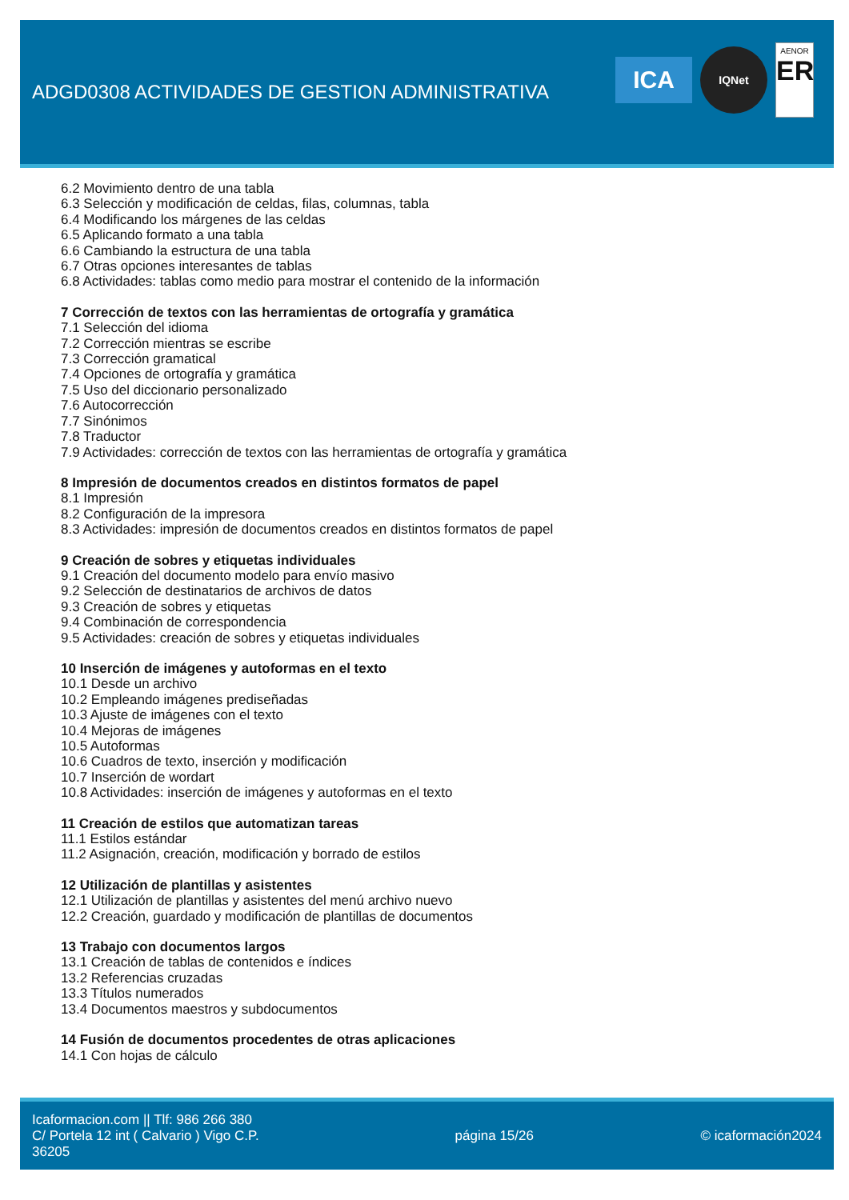ADGD0308 ACTIVIDADES DE GESTION ADMINISTRATIVA
ICA
IQNet
AENOR
ER
6.2 Movimiento dentro de una tabla
6.3 Selección y modificación de celdas, filas, columnas, tabla
6.4 Modificando los márgenes de las celdas
6.5 Aplicando formato a una tabla
6.6 Cambiando la estructura de una tabla
6.7 Otras opciones interesantes de tablas
6.8 Actividades: tablas como medio para mostrar el contenido de la información
7 Corrección de textos con las herramientas de ortografía y gramática
7.1 Selección del idioma
7.2 Corrección mientras se escribe
7.3 Corrección gramatical
7.4 Opciones de ortografía y gramática
7.5 Uso del diccionario personalizado
7.6 Autocorrección
7.7 Sinónimos
7.8 Traductor
7.9 Actividades: corrección de textos con las herramientas de ortografía y gramática
8 Impresión de documentos creados en distintos formatos de papel
8.1 Impresión
8.2 Configuración de la impresora
8.3 Actividades: impresión de documentos creados en distintos formatos de papel
9 Creación de sobres y etiquetas individuales
9.1 Creación del documento modelo para envío masivo
9.2 Selección de destinatarios de archivos de datos
9.3 Creación de sobres y etiquetas
9.4 Combinación de correspondencia
9.5 Actividades: creación de sobres y etiquetas individuales
10 Inserción de imágenes y autoformas en el texto
10.1 Desde un archivo
10.2 Empleando imágenes prediseñadas
10.3 Ajuste de imágenes con el texto
10.4 Mejoras de imágenes
10.5 Autoformas
10.6 Cuadros de texto, inserción y modificación
10.7 Inserción de wordart
10.8 Actividades: inserción de imágenes y autoformas en el texto
11 Creación de estilos que automatizan tareas
11.1 Estilos estándar
11.2 Asignación, creación, modificación y borrado de estilos
12 Utilización de plantillas y asistentes
12.1 Utilización de plantillas y asistentes del menú archivo nuevo
12.2 Creación, guardado y modificación de plantillas de documentos
13 Trabajo con documentos largos
13.1 Creación de tablas de contenidos e índices
13.2 Referencias cruzadas
13.3 Títulos numerados
13.4 Documentos maestros y subdocumentos
14 Fusión de documentos procedentes de otras aplicaciones
14.1 Con hojas de cálculo
Icaformacion.com || Tlf: 986 266 380
C/ Portela 12 int ( Calvario ) Vigo C.P. 36205
página 15/26 © icaformación2024